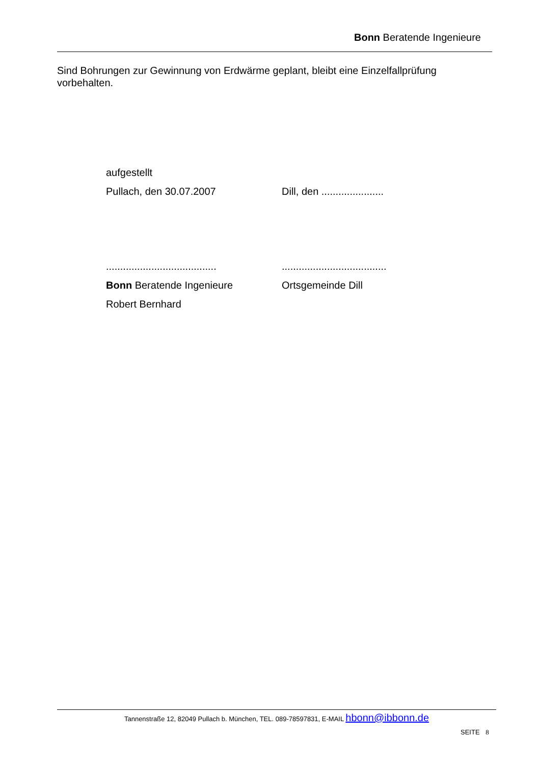Bonn Beratende Ingenieure
Sind Bohrungen zur Gewinnung von Erdwärme geplant, bleibt eine Einzelfallprüfung vorbehalten.
aufgestellt
Pullach, den 30.07.2007 Dill, den ......................
............................................................................
Bonn Beratende Ingenieure Ortsgemeinde Dill
Robert Bernhard
Tannenstraße 12, 82049 Pullach b. München, TEL. 089-78597831, E-MAIL hbonn@ibbonn.de
SEITE 8